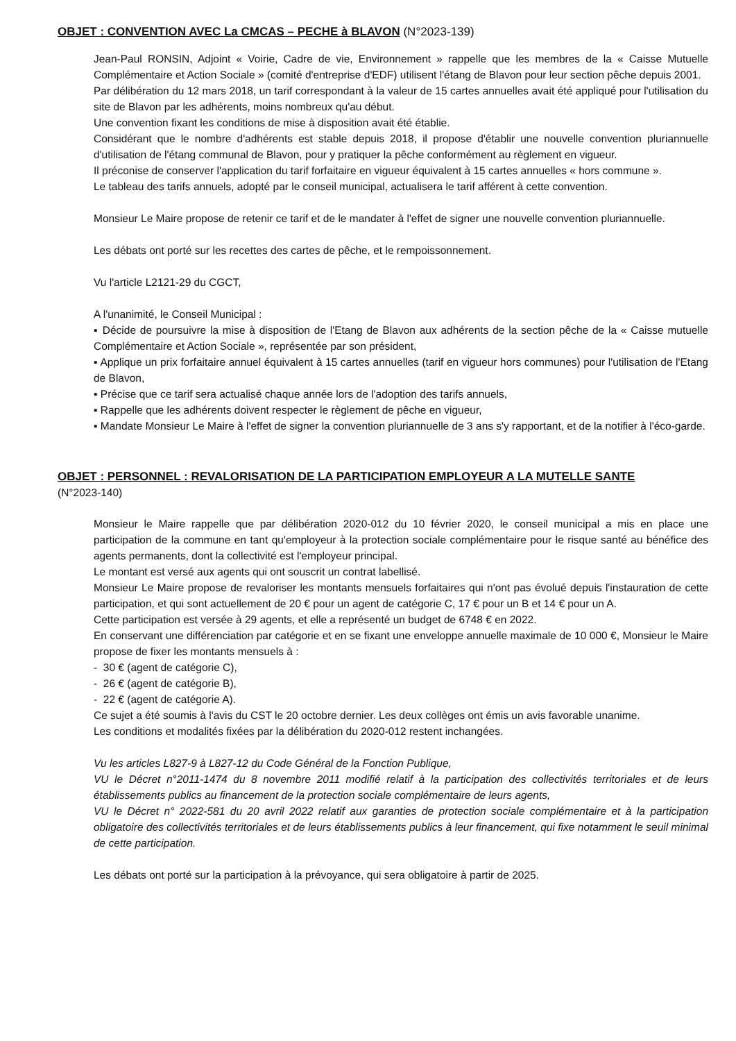OBJET : CONVENTION AVEC La CMCAS – PECHE à BLAVON (N°2023-139)
Jean-Paul RONSIN, Adjoint « Voirie, Cadre de vie, Environnement » rappelle que les membres de la « Caisse Mutuelle Complémentaire et Action Sociale » (comité d'entreprise d'EDF) utilisent l'étang de Blavon pour leur section pêche depuis 2001.
Par délibération du 12 mars 2018, un tarif correspondant à la valeur de 15 cartes annuelles avait été appliqué pour l'utilisation du site de Blavon par les adhérents, moins nombreux qu'au début.
Une convention fixant les conditions de mise à disposition avait été établie.
Considérant que le nombre d'adhérents est stable depuis 2018, il propose d'établir une nouvelle convention pluriannuelle d'utilisation de l'étang communal de Blavon, pour y pratiquer la pêche conformément au règlement en vigueur.
Il préconise de conserver l'application du tarif forfaitaire en vigueur équivalent à 15 cartes annuelles « hors commune ».
Le tableau des tarifs annuels, adopté par le conseil municipal, actualisera le tarif afférent à cette convention.
Monsieur Le Maire propose de retenir ce tarif et de le mandater à l'effet de signer une nouvelle convention pluriannuelle.
Les débats ont porté sur les recettes des cartes de pêche, et le rempoissonnement.
Vu l'article L2121-29 du CGCT,
A l'unanimité, le Conseil Municipal :
▪ Décide de poursuivre la mise à disposition de l'Etang de Blavon aux adhérents de la section pêche de la « Caisse mutuelle Complémentaire et Action Sociale », représentée par son président,
▪ Applique un prix forfaitaire annuel équivalent à 15 cartes annuelles (tarif en vigueur hors communes) pour l'utilisation de l'Etang de Blavon,
▪ Précise que ce tarif sera actualisé chaque année lors de l'adoption des tarifs annuels,
▪ Rappelle que les adhérents doivent respecter le règlement de pêche en vigueur,
▪ Mandate Monsieur Le Maire à l'effet de signer la convention pluriannuelle de 3 ans s'y rapportant, et de la notifier à l'éco-garde.
OBJET : PERSONNEL : REVALORISATION DE LA PARTICIPATION EMPLOYEUR A LA MUTELLE SANTE
(N°2023-140)
Monsieur le Maire rappelle que par délibération 2020-012 du 10 février 2020, le conseil municipal a mis en place une participation de la commune en tant qu'employeur à la protection sociale complémentaire pour le risque santé au bénéfice des agents permanents, dont la collectivité est l'employeur principal.
Le montant est versé aux agents qui ont souscrit un contrat labellisé.
Monsieur Le Maire propose de revaloriser les montants mensuels forfaitaires qui n'ont pas évolué depuis l'instauration de cette participation, et qui sont actuellement de 20 € pour un agent de catégorie C, 17 € pour un B et 14 € pour un A.
Cette participation est versée à 29 agents, et elle a représenté un budget de 6748 € en 2022.
En conservant une différenciation par catégorie et en se fixant une enveloppe annuelle maximale de 10 000 €, Monsieur le Maire propose de fixer les montants mensuels à :
- 30 € (agent de catégorie C),
- 26 € (agent de catégorie B),
- 22 € (agent de catégorie A).
Ce sujet a été soumis à l'avis du CST le 20 octobre dernier. Les deux collèges ont émis un avis favorable unanime.
Les conditions et modalités fixées par la délibération du 2020-012 restent inchangées.
Vu les articles L827-9 à L827-12 du Code Général de la Fonction Publique,
VU le Décret n°2011-1474 du 8 novembre 2011 modifié relatif à la participation des collectivités territoriales et de leurs établissements publics au financement de la protection sociale complémentaire de leurs agents,
VU le Décret n° 2022-581 du 20 avril 2022 relatif aux garanties de protection sociale complémentaire et à la participation obligatoire des collectivités territoriales et de leurs établissements publics à leur financement, qui fixe notamment le seuil minimal de cette participation.
Les débats ont porté sur la participation à la prévoyance, qui sera obligatoire à partir de 2025.